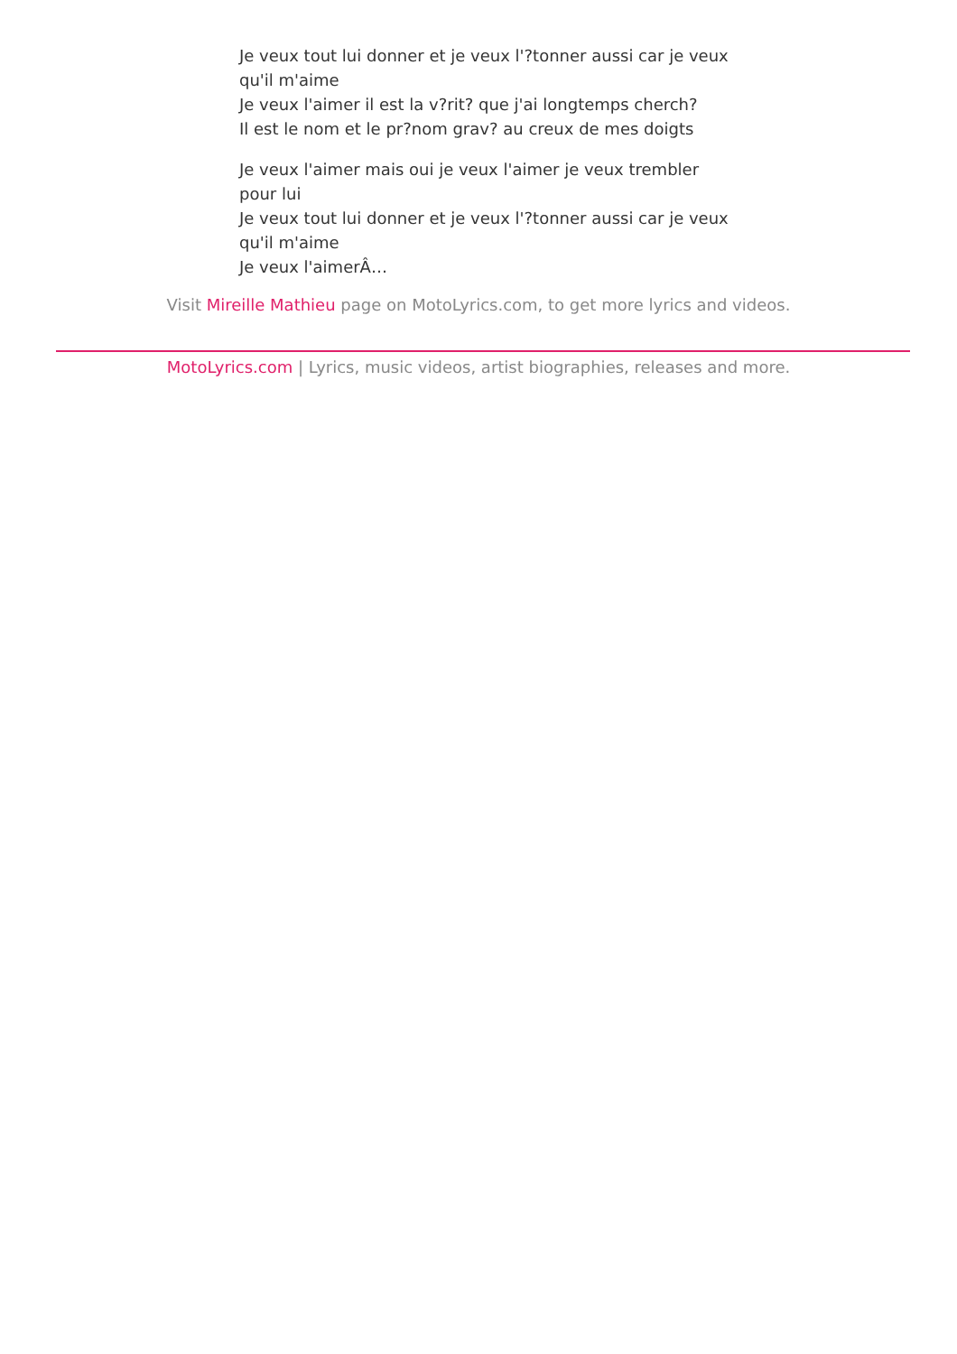Je veux tout lui donner et je veux l'?tonner aussi car je veux qu'il m'aime
Je veux l'aimer il est la v?rit? que j'ai longtemps cherch?
Il est le nom et le pr?nom grav? au creux de mes doigts
Je veux l'aimer mais oui je veux l'aimer je veux trembler pour lui
Je veux tout lui donner et je veux l'?tonner aussi car je veux qu'il m'aime
Je veux l'aimerÂ…
Visit Mireille Mathieu page on MotoLyrics.com, to get more lyrics and videos.
MotoLyrics.com | Lyrics, music videos, artist biographies, releases and more.